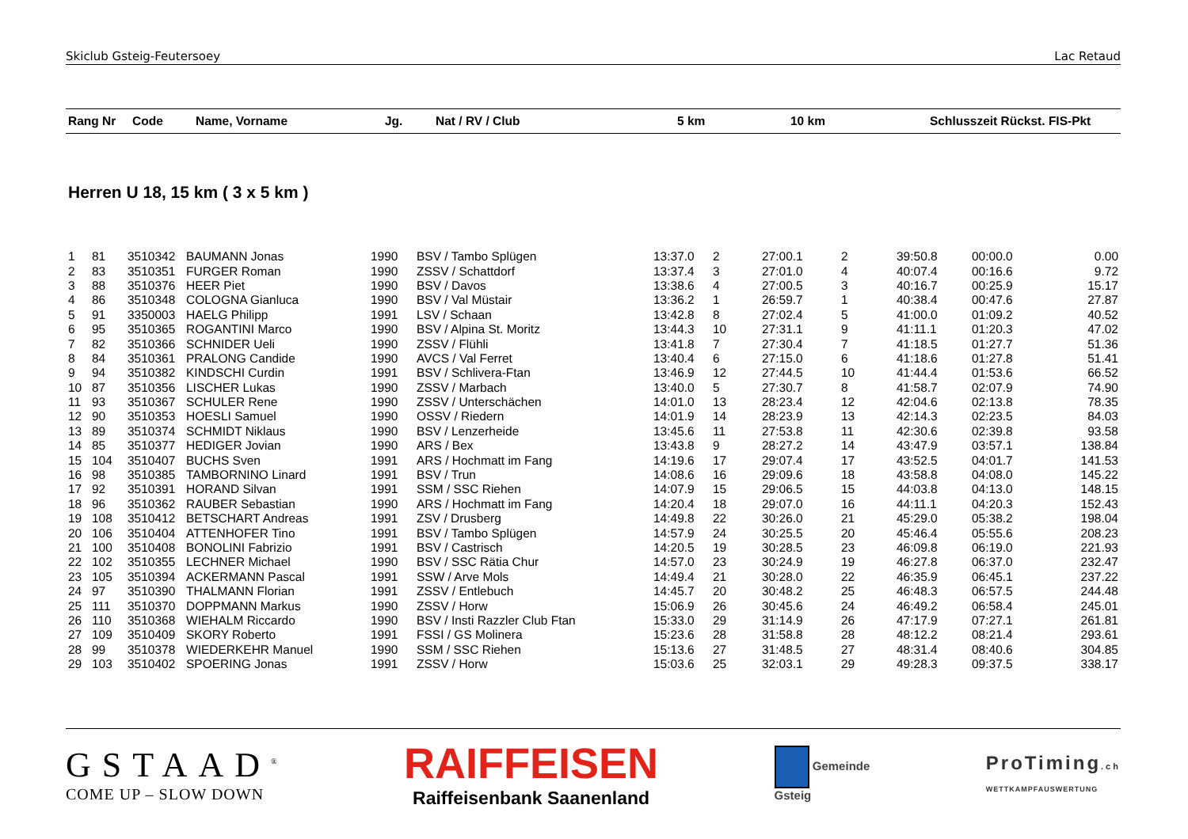Skiclub Gsteig-Feutersoey Lac Retaud
| Rang Nr | Code | Name, Vorname | Jg. | Nat / RV / Club | 5 km | 10 km | Schlusszeit Rückst. FIS-Pkt |
| --- | --- | --- | --- | --- | --- | --- | --- |
Herren U 18, 15 km ( 3 x 5 km )
| 1 | 81 | 3510342 | BAUMANN Jonas | 1990 | BSV / Tambo Splügen | 13:37.0 | 2 | 27:00.1 | 2 | 39:50.8 | 00:00.0 | 0.00 |
| 2 | 83 | 3510351 | FURGER Roman | 1990 | ZSSV / Schattdorf | 13:37.4 | 3 | 27:01.0 | 4 | 40:07.4 | 00:16.6 | 9.72 |
| 3 | 88 | 3510376 | HEER Piet | 1990 | BSV / Davos | 13:38.6 | 4 | 27:00.5 | 3 | 40:16.7 | 00:25.9 | 15.17 |
| 4 | 86 | 3510348 | COLOGNA Gianluca | 1990 | BSV / Val Müstair | 13:36.2 | 1 | 26:59.7 | 1 | 40:38.4 | 00:47.6 | 27.87 |
| 5 | 91 | 3350003 | HAELG Philipp | 1991 | LSV / Schaan | 13:42.8 | 8 | 27:02.4 | 5 | 41:00.0 | 01:09.2 | 40.52 |
| 6 | 95 | 3510365 | ROGANTINI Marco | 1990 | BSV / Alpina St. Moritz | 13:44.3 | 10 | 27:31.1 | 9 | 41:11.1 | 01:20.3 | 47.02 |
| 7 | 82 | 3510366 | SCHNIDER Ueli | 1990 | ZSSV / Flühli | 13:41.8 | 7 | 27:30.4 | 7 | 41:18.5 | 01:27.7 | 51.36 |
| 8 | 84 | 3510361 | PRALONG Candide | 1990 | AVCS / Val Ferret | 13:40.4 | 6 | 27:15.0 | 6 | 41:18.6 | 01:27.8 | 51.41 |
| 9 | 94 | 3510382 | KINDSCHI Curdin | 1991 | BSV / Schlivera-Ftan | 13:46.9 | 12 | 27:44.5 | 10 | 41:44.4 | 01:53.6 | 66.52 |
| 10 | 87 | 3510356 | LISCHER Lukas | 1990 | ZSSV / Marbach | 13:40.0 | 5 | 27:30.7 | 8 | 41:58.7 | 02:07.9 | 74.90 |
| 11 | 93 | 3510367 | SCHULER Rene | 1990 | ZSSV / Unterschächen | 14:01.0 | 13 | 28:23.4 | 12 | 42:04.6 | 02:13.8 | 78.35 |
| 12 | 90 | 3510353 | HOESLI Samuel | 1990 | OSSV / Riedern | 14:01.9 | 14 | 28:23.9 | 13 | 42:14.3 | 02:23.5 | 84.03 |
| 13 | 89 | 3510374 | SCHMIDT Niklaus | 1990 | BSV / Lenzerheide | 13:45.6 | 11 | 27:53.8 | 11 | 42:30.6 | 02:39.8 | 93.58 |
| 14 | 85 | 3510377 | HEDIGER Jovian | 1990 | ARS / Bex | 13:43.8 | 9 | 28:27.2 | 14 | 43:47.9 | 03:57.1 | 138.84 |
| 15 | 104 | 3510407 | BUCHS Sven | 1991 | ARS / Hochmatt im Fang | 14:19.6 | 17 | 29:07.4 | 17 | 43:52.5 | 04:01.7 | 141.53 |
| 16 | 98 | 3510385 | TAMBORNINO Linard | 1991 | BSV / Trun | 14:08.6 | 16 | 29:09.6 | 18 | 43:58.8 | 04:08.0 | 145.22 |
| 17 | 92 | 3510391 | HORAND Silvan | 1991 | SSM / SSC Riehen | 14:07.9 | 15 | 29:06.5 | 15 | 44:03.8 | 04:13.0 | 148.15 |
| 18 | 96 | 3510362 | RAUBER Sebastian | 1990 | ARS / Hochmatt im Fang | 14:20.4 | 18 | 29:07.0 | 16 | 44:11.1 | 04:20.3 | 152.43 |
| 19 | 108 | 3510412 | BETSCHART Andreas | 1991 | ZSV / Drusberg | 14:49.8 | 22 | 30:26.0 | 21 | 45:29.0 | 05:38.2 | 198.04 |
| 20 | 106 | 3510404 | ATTENHOFER Tino | 1991 | BSV / Tambo Splügen | 14:57.9 | 24 | 30:25.5 | 20 | 45:46.4 | 05:55.6 | 208.23 |
| 21 | 100 | 3510408 | BONOLINI Fabrizio | 1991 | BSV / Castrisch | 14:20.5 | 19 | 30:28.5 | 23 | 46:09.8 | 06:19.0 | 221.93 |
| 22 | 102 | 3510355 | LECHNER Michael | 1990 | BSV / SSC Rätia Chur | 14:57.0 | 23 | 30:24.9 | 19 | 46:27.8 | 06:37.0 | 232.47 |
| 23 | 105 | 3510394 | ACKERMANN Pascal | 1991 | SSW / Arve Mols | 14:49.4 | 21 | 30:28.0 | 22 | 46:35.9 | 06:45.1 | 237.22 |
| 24 | 97 | 3510390 | THALMANN Florian | 1991 | ZSSV / Entlebuch | 14:45.7 | 20 | 30:48.2 | 25 | 46:48.3 | 06:57.5 | 244.48 |
| 25 | 111 | 3510370 | DOPPMANN Markus | 1990 | ZSSV / Horw | 15:06.9 | 26 | 30:45.6 | 24 | 46:49.2 | 06:58.4 | 245.01 |
| 26 | 110 | 3510368 | WIEHALM Riccardo | 1990 | BSV / Insti Razzler Club Ftan | 15:33.0 | 29 | 31:14.9 | 26 | 47:17.9 | 07:27.1 | 261.81 |
| 27 | 109 | 3510409 | SKORY Roberto | 1991 | FSSI / GS Molinera | 15:23.6 | 28 | 31:58.8 | 28 | 48:12.2 | 08:21.4 | 293.61 |
| 28 | 99 | 3510378 | WIEDERKEHR Manuel | 1990 | SSM / SSC Riehen | 15:13.6 | 27 | 31:48.5 | 27 | 48:31.4 | 08:40.6 | 304.85 |
| 29 | 103 | 3510402 | SPOERING Jonas | 1991 | ZSSV / Horw | 15:03.6 | 25 | 32:03.1 | 29 | 49:28.3 | 09:37.5 | 338.17 |
GSTAAD<sup>®</sup>
COME UP – SLOW DOWN
RAIFFEISEN
Raiffeisenbank Saanenland
Gemeinde
Gsteig
ProTiming.ch
WETTKAMPFAUSWERTUNG